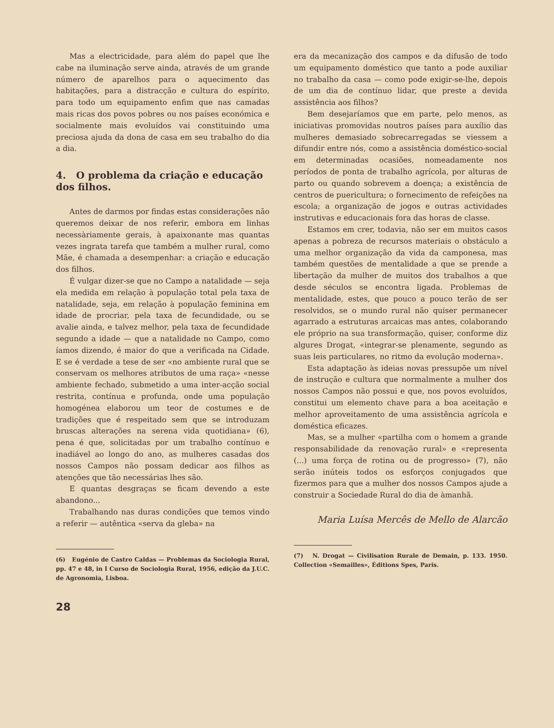Mas a electricidade, para além do papel que lhe cabe na iluminação serve ainda, através de um grande número de aparelhos para o aquecimento das habitações, para a distracção e cultura do espírito, para todo um equipamento enfim que nas camadas mais ricas dos povos pobres ou nos países económica e socialmente mais evoluídos vai constituindo uma preciosa ajuda da dona de casa em seu trabalho do dia a dia.
4. O problema da criação e educação dos filhos.
Antes de darmos por findas estas considerações não queremos deixar de nos referir, embora em linhas necessàriamente gerais, à apaixonante mas quantas vezes ingrata tarefa que também a mulher rural, como Mãe, é chamada a desempenhar: a criação e educação dos filhos.
É vulgar dizer-se que no Campo a natalidade — seja ela medida em relação à população total pela taxa de natalidade, seja, em relação à população feminina em idade de procriar, pela taxa de fecundidade, ou se avalie ainda, e talvez melhor, pela taxa de fecundidade segundo a idade — que a natalidade no Campo, como íamos dizendo, é maior do que a verificada na Cidade. E se é verdade a tese de ser «no ambiente rural que se conservam os melhores atributos de uma raça» «nesse ambiente fechado, submetido a uma inter-acção social restrita, contínua e profunda, onde uma população homogénea elaborou um teor de costumes e de tradições que é respeitado sem que se introduzam bruscas alterações na serena vida quotidiana» (6), pena é que, solicitadas por um trabalho contínuo e inadiável ao longo do ano, as mulheres casadas dos nossos Campos não possam dedicar aos filhos as atenções que tão necessárias lhes são.
E quantas desgraças se ficam devendo a este abandono...
Trabalhando nas duras condições que temos vindo a referir — autêntica «serva da gleba» na
(6) Eugénio de Castro Caldas — Problemas da Sociologia Rural, pp. 47 e 48, in I Curso de Sociologia Rural, 1956, edição da J.U.C. de Agronomia, Lisboa.
28
era da mecanização dos campos e da difusão de todo um equipamento doméstico que tanto a pode auxiliar no trabalho da casa — como pode exigir-se-lhe, depois de um dia de contínuo lidar, que preste a devida assistência aos filhos?
Bem desejaríamos que em parte, pelo menos, as iniciativas promovidas noutros países para auxílio das mulheres demasiado sobrecarregadas se viessem a difundir entre nós, como a assistência doméstico-social em determinadas ocasiões, nomeadamente nos períodos de ponta de trabalho agrícola, por alturas de parto ou quando sobrevem a doença; a existência de centros de puericultura; o fornecimento de refeições na escola; a organização de jogos e outras actividades instrutivas e educacionais fora das horas de classe.
Estamos em crer, todavia, não ser em muitos casos apenas a pobreza de recursos materiais o obstáculo a uma melhor organização da vida da camponesa, mas também questões de mentalidade a que se prende a libertação da mulher de muitos dos trabalhos a que desde séculos se encontra ligada. Problemas de mentalidade, estes, que pouco a pouco terão de ser resolvidos, se o mundo rural não quiser permanecer agarrado a estruturas arcaicas mas antes, colaborando ele próprio na sua transformação, quiser, conforme diz algures Drogat, «integrar-se plenamente, segundo as suas leis particulares, no ritmo da evolução moderna».
Esta adaptação às ideias novas pressupõe um nível de instrução e cultura que normalmente a mulher dos nossos Campos não possui e que, nos povos evoluídos, constitui um elemento chave para a boa aceitação e melhor aproveitamento de uma assistência agrícola e doméstica eficazes.
Mas, se a mulher «partilha com o homem a grande responsabilidade da renovação rural» e «representa (...) uma força de rotina ou de progresso» (7), não serão inúteis todos os esforços conjugados que fizermos para que a mulher dos nossos Campos ajude a construir a Sociedade Rural do dia de àmanhã.
Maria Luísa Mercês de Mello de Alarcão
(7) N. Drogat — Civilisation Rurale de Demain, p. 133. 1950. Collection «Semailles», Éditions Spes, Paris.